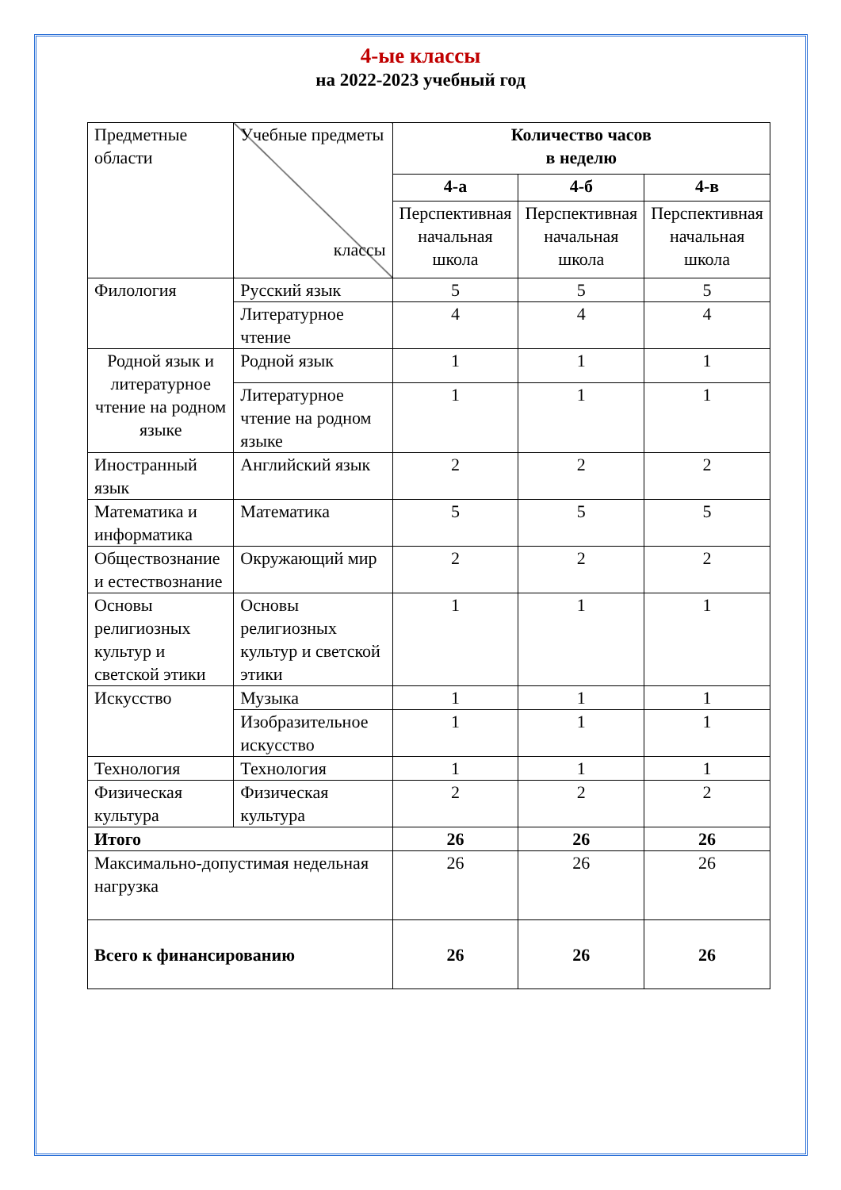4-ые классы
на 2022-2023 учебный год
| Предметные области | Учебные предметы классы | Количество часов в неделю | | |
| | | 4-а | 4-б | 4-в |
| | | Перспективная начальная школа | Перспективная начальная школа | Перспективная начальная школа |
| Филология | Русский язык | 5 | 5 | 5 |
| | Литературное чтение | 4 | 4 | 4 |
| Родной язык и литературное чтение на родном языке | Родной язык | 1 | 1 | 1 |
| | Литературное чтение на родном языке | 1 | 1 | 1 |
| Иностранный язык | Английский язык | 2 | 2 | 2 |
| Математика и информатика | Математика | 5 | 5 | 5 |
| Обществознание и естествознание | Окружающий мир | 2 | 2 | 2 |
| Основы религиозных культур и светской этики | Основы религиозных культур и светской этики | 1 | 1 | 1 |
| Искусство | Музыка | 1 | 1 | 1 |
| | Изобразительное искусство | 1 | 1 | 1 |
| Технология | Технология | 1 | 1 | 1 |
| Физическая культура | Физическая культура | 2 | 2 | 2 |
| Итого | | 26 | 26 | 26 |
| Максимально-допустимая недельная нагрузка | | 26 | 26 | 26 |
| Всего к финансированию | | 26 | 26 | 26 |